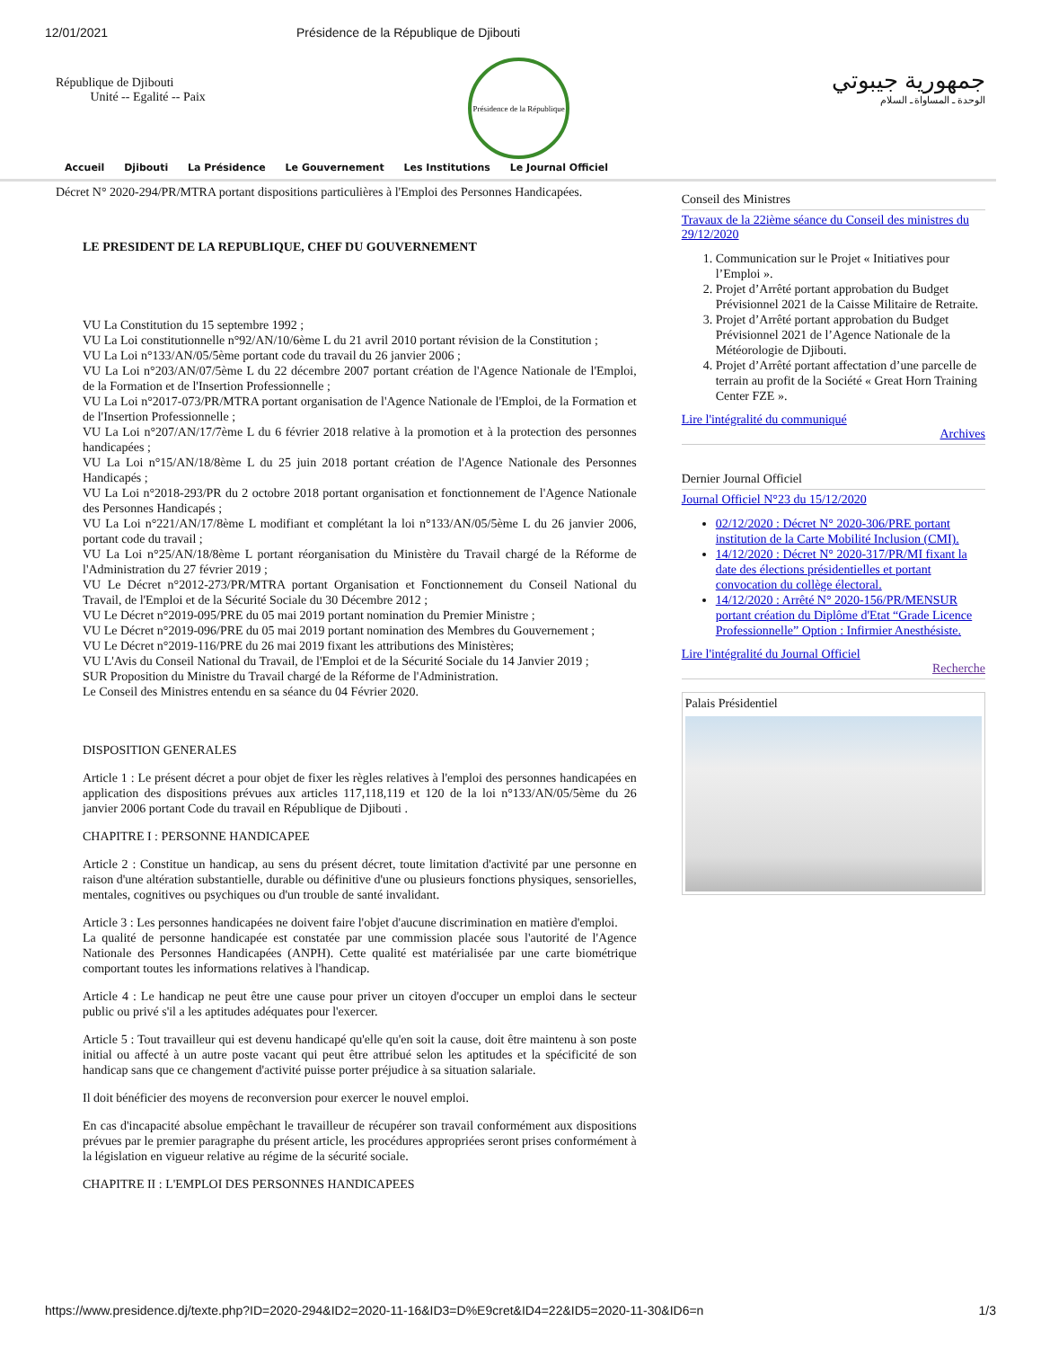12/01/2021 Présidence de la République de Djibouti
République de Djibouti
Unité -- Egalité -- Paix
Présidence de la République
جمهورية جيبوتي
الوحدة ـ المساواة ـ السلام
Accueil Djibouti La Présidence Le Gouvernement Les Institutions Le Journal Officiel
Décret N° 2020-294/PR/MTRA portant dispositions particulières à l'Emploi des Personnes Handicapées.
LE PRESIDENT DE LA REPUBLIQUE, CHEF DU GOUVERNEMENT
VU La Constitution du 15 septembre 1992 ;
VU La Loi constitutionnelle n°92/AN/10/6ème L du 21 avril 2010 portant révision de la Constitution ;
VU La Loi n°133/AN/05/5ème portant code du travail du 26 janvier 2006 ;
VU La Loi n°203/AN/07/5ème L du 22 décembre 2007 portant création de l'Agence Nationale de l'Emploi, de la Formation et de l'Insertion Professionnelle ;
VU La Loi n°2017-073/PR/MTRA portant organisation de l'Agence Nationale de l'Emploi, de la Formation et de l'Insertion Professionnelle ;
VU La Loi n°207/AN/17/7ème L du 6 février 2018 relative à la promotion et à la protection des personnes handicapées ;
VU La Loi n°15/AN/18/8ème L du 25 juin 2018 portant création de l'Agence Nationale des Personnes Handicapés ;
VU La Loi n°2018-293/PR du 2 octobre 2018 portant organisation et fonctionnement de l'Agence Nationale des Personnes Handicapés ;
VU La Loi n°221/AN/17/8ème L modifiant et complétant la loi n°133/AN/05/5ème L du 26 janvier 2006, portant code du travail ;
VU La Loi n°25/AN/18/8ème L portant réorganisation du Ministère du Travail chargé de la Réforme de l'Administration du 27 février 2019 ;
VU Le Décret n°2012-273/PR/MTRA portant Organisation et Fonctionnement du Conseil National du Travail, de l'Emploi et de la Sécurité Sociale du 30 Décembre 2012 ;
VU Le Décret n°2019-095/PRE du 05 mai 2019 portant nomination du Premier Ministre ;
VU Le Décret n°2019-096/PRE du 05 mai 2019 portant nomination des Membres du Gouvernement ;
VU Le Décret n°2019-116/PRE du 26 mai 2019 fixant les attributions des Ministères;
VU L'Avis du Conseil National du Travail, de l'Emploi et de la Sécurité Sociale du 14 Janvier 2019 ;
SUR Proposition du Ministre du Travail chargé de la Réforme de l'Administration.
Le Conseil des Ministres entendu en sa séance du 04 Février 2020.
DISPOSITION GENERALES
Article 1 : Le présent décret a pour objet de fixer les règles relatives à l'emploi des personnes handicapées en application des dispositions prévues aux articles 117,118,119 et 120 de la loi n°133/AN/05/5ème du 26 janvier 2006 portant Code du travail en République de Djibouti .
CHAPITRE I : PERSONNE HANDICAPEE
Article 2 : Constitue un handicap, au sens du présent décret, toute limitation d'activité par une personne en raison d'une altération substantielle, durable ou définitive d'une ou plusieurs fonctions physiques, sensorielles, mentales, cognitives ou psychiques ou d'un trouble de santé invalidant.
Article 3 : Les personnes handicapées ne doivent faire l'objet d'aucune discrimination en matière d'emploi.
La qualité de personne handicapée est constatée par une commission placée sous l'autorité de l'Agence Nationale des Personnes Handicapées (ANPH). Cette qualité est matérialisée par une carte biométrique comportant toutes les informations relatives à l'handicap.
Article 4 : Le handicap ne peut être une cause pour priver un citoyen d'occuper un emploi dans le secteur public ou privé s'il a les aptitudes adéquates pour l'exercer.
Article 5 : Tout travailleur qui est devenu handicapé qu'elle qu'en soit la cause, doit être maintenu à son poste initial ou affecté à un autre poste vacant qui peut être attribué selon les aptitudes et la spécificité de son handicap sans que ce changement d'activité puisse porter préjudice à sa situation salariale.
Il doit bénéficier des moyens de reconversion pour exercer le nouvel emploi.
En cas d'incapacité absolue empêchant le travailleur de récupérer son travail conformément aux dispositions prévues par le premier paragraphe du présent article, les procédures appropriées seront prises conformément à la législation en vigueur relative au régime de la sécurité sociale.
CHAPITRE II : L'EMPLOI DES PERSONNES HANDICAPEES
Conseil des Ministres
Travaux de la 22ième séance du Conseil des ministres du 29/12/2020
1. Communication sur le Projet « Initiatives pour l’Emploi ».
2. Projet d’Arrêté portant approbation du Budget Prévisionnel 2021 de la Caisse Militaire de Retraite.
3. Projet d’Arrêté portant approbation du Budget Prévisionnel 2021 de l’Agence Nationale de la Météorologie de Djibouti.
4. Projet d’Arrêté portant affectation d’une parcelle de terrain au profit de la Société « Great Horn Training Center FZE ».
Lire l'intégralité du communiqué
Archives
Dernier Journal Officiel
Journal Officiel N°23 du 15/12/2020
02/12/2020 : Décret N° 2020-306/PRE portant institution de la Carte Mobilité Inclusion (CMI).
14/12/2020 : Décret N° 2020-317/PR/MI fixant la date des élections présidentielles et portant convocation du collège électoral.
14/12/2020 : Arrêté N° 2020-156/PR/MENSUR portant création du Diplôme d'Etat “Grade Licence Professionnelle” Option : Infirmier Anesthésiste.
Lire l'intégralité du Journal Officiel
Recherche
Palais Présidentiel
https://www.presidence.dj/texte.php?ID=2020-294&ID2=2020-11-16&ID3=D%E9cret&ID4=22&ID5=2020-11-30&ID6=n 1/3